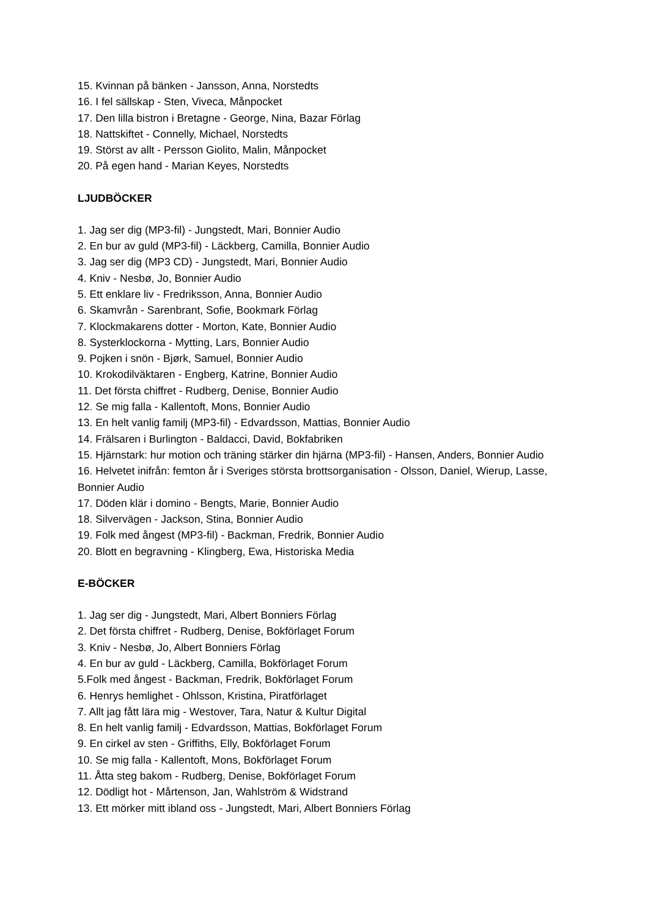15. Kvinnan på bänken - Jansson, Anna, Norstedts
16. I fel sällskap - Sten, Viveca, Månpocket
17. Den lilla bistron i Bretagne - George, Nina, Bazar Förlag
18. Nattskiftet - Connelly, Michael, Norstedts
19. Störst av allt - Persson Giolito, Malin, Månpocket
20. På egen hand - Marian Keyes, Norstedts
LJUDBÖCKER
1. Jag ser dig (MP3-fil) - Jungstedt, Mari, Bonnier Audio
2. En bur av guld (MP3-fil) - Läckberg, Camilla, Bonnier Audio
3. Jag ser dig (MP3 CD) - Jungstedt, Mari, Bonnier Audio
4. Kniv - Nesbø, Jo, Bonnier Audio
5. Ett enklare liv - Fredriksson, Anna, Bonnier Audio
6. Skamvrån - Sarenbrant, Sofie, Bookmark Förlag
7. Klockmakarens dotter - Morton, Kate, Bonnier Audio
8. Systerklockorna - Mytting, Lars, Bonnier Audio
9. Pojken i snön - Bjørk, Samuel, Bonnier Audio
10. Krokodilväktaren - Engberg, Katrine, Bonnier Audio
11. Det första chiffret - Rudberg, Denise, Bonnier Audio
12. Se mig falla - Kallentoft, Mons, Bonnier Audio
13. En helt vanlig familj (MP3-fil) - Edvardsson, Mattias, Bonnier Audio
14. Frälsaren i Burlington - Baldacci, David, Bokfabriken
15. Hjärnstark: hur motion och träning stärker din hjärna (MP3-fil) - Hansen, Anders, Bonnier Audio
16. Helvetet inifrån: femton år i Sveriges största brottsorganisation - Olsson, Daniel, Wierup, Lasse, Bonnier Audio
17. Döden klär i domino - Bengts, Marie, Bonnier Audio
18. Silvervägen - Jackson, Stina, Bonnier Audio
19. Folk med ångest (MP3-fil) - Backman, Fredrik, Bonnier Audio
20. Blott en begravning - Klingberg, Ewa, Historiska Media
E-BÖCKER
1. Jag ser dig - Jungstedt, Mari, Albert Bonniers Förlag
2. Det första chiffret - Rudberg, Denise, Bokförlaget Forum
3. Kniv - Nesbø, Jo, Albert Bonniers Förlag
4. En bur av guld - Läckberg, Camilla, Bokförlaget Forum
5.Folk med ångest - Backman, Fredrik, Bokförlaget Forum
6. Henrys hemlighet - Ohlsson, Kristina, Piratförlaget
7. Allt jag fått lära mig - Westover, Tara, Natur & Kultur Digital
8. En helt vanlig familj - Edvardsson, Mattias, Bokförlaget Forum
9. En cirkel av sten - Griffiths, Elly, Bokförlaget Forum
10. Se mig falla - Kallentoft, Mons, Bokförlaget Forum
11. Åtta steg bakom - Rudberg, Denise, Bokförlaget Forum
12. Dödligt hot - Mårtenson, Jan, Wahlström & Widstrand
13. Ett mörker mitt ibland oss - Jungstedt, Mari, Albert Bonniers Förlag